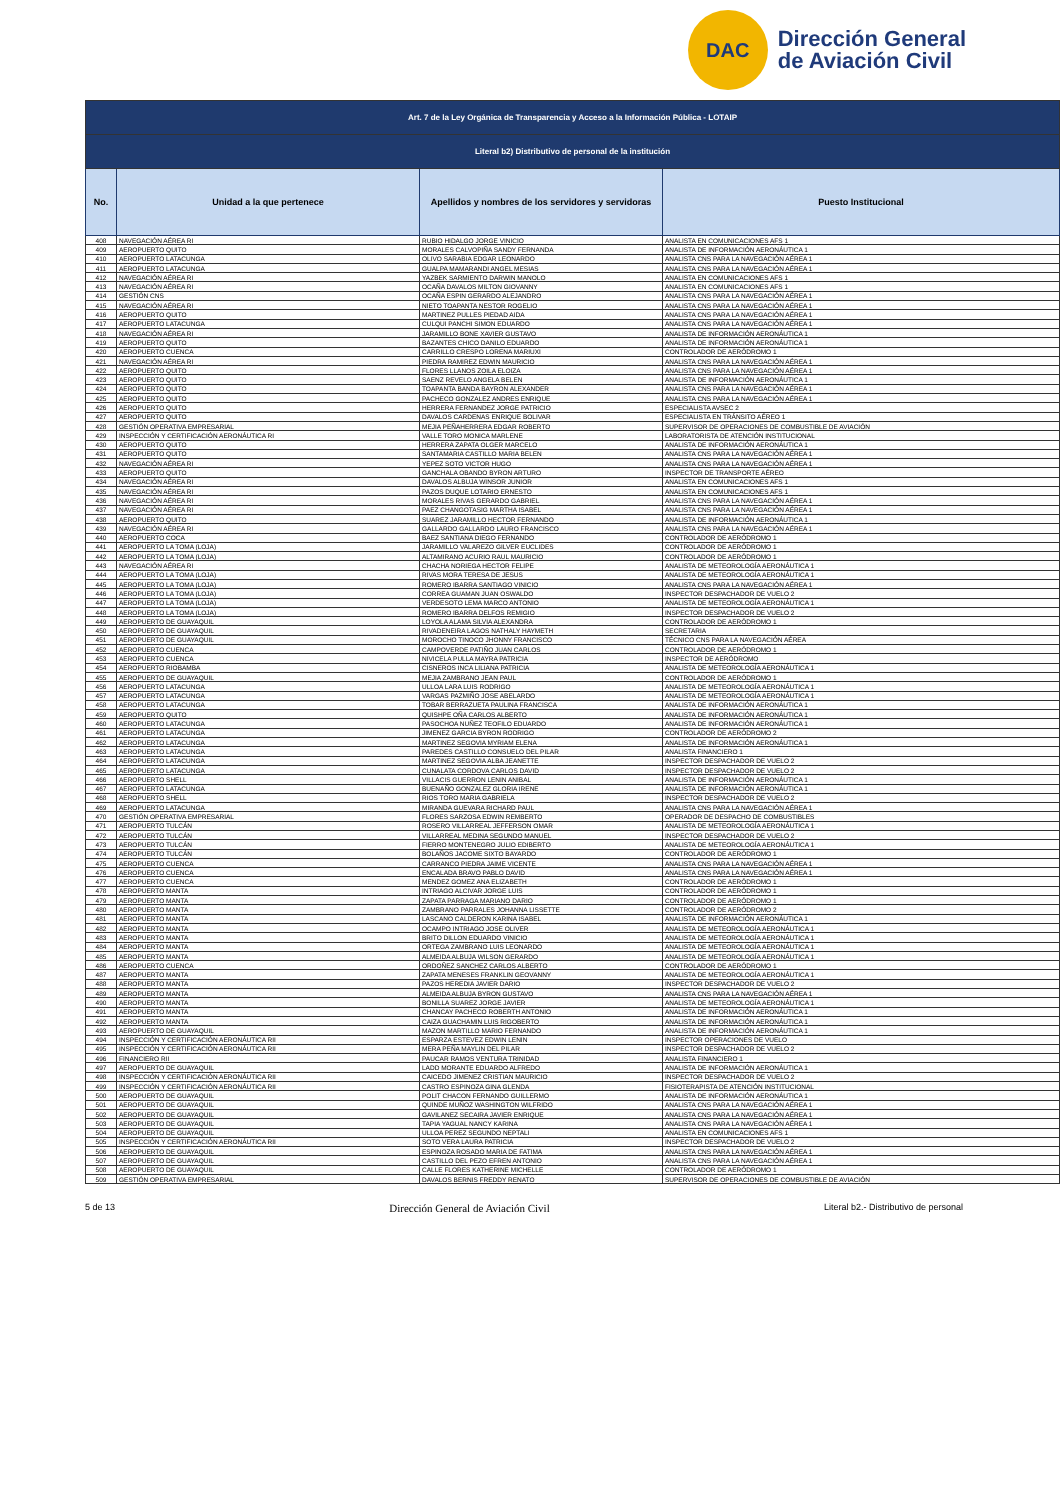DAC
Dirección General
de Aviación Civil
| Art. 7 de la Ley Orgánica de Transparencia y Acceso a la Información Pública - LOTAIP | | | |
| Literal b2) Distributivo de personal de la institución | | | |
| No. | Unidad a la que pertenece | Apellidos y nombres de los servidores y servidoras | Puesto Institucional |
| 408 | NAVEGACIÓN AÉREA RI | RUBIO HIDALGO JORGE VINICIO | ANALISTA EN COMUNICACIONES AFS 1 |
| 409 | AEROPUERTO QUITO | MORALES CALVOPIÑA SANDY FERNANDA | ANALISTA DE INFORMACIÓN AERONÁUTICA 1 |
| 410 | AEROPUERTO LATACUNGA | OLIVO SARABIA EDGAR LEONARDO | ANALISTA CNS PARA LA NAVEGACIÓN AÉREA 1 |
| 411 | AEROPUERTO LATACUNGA | GUALPA MAMARANDI ANGEL MESIAS | ANALISTA CNS PARA LA NAVEGACIÓN AÉREA 1 |
| 412 | NAVEGACIÓN AÉREA RI | YAZBEK SARMIENTO DARWIN MANOLO | ANALISTA EN COMUNICACIONES AFS 1 |
| 413 | NAVEGACIÓN AÉREA RI | OCAÑA DAVALOS MILTON GIOVANNY | ANALISTA EN COMUNICACIONES AFS 1 |
| 414 | GESTIÓN CNS | OCAÑA ESPIN GERARDO ALEJANDRO | ANALISTA CNS PARA LA NAVEGACIÓN AÉREA 1 |
| 415 | NAVEGACIÓN AÉREA RI | NIETO TOAPANTA NESTOR ROGELIO | ANALISTA CNS PARA LA NAVEGACIÓN AÉREA 1 |
| 416 | AEROPUERTO QUITO | MARTINEZ PULLES PIEDAD AIDA | ANALISTA CNS PARA LA NAVEGACIÓN AÉREA 1 |
| 417 | AEROPUERTO LATACUNGA | CULQUI PANCHI SIMON EDUARDO | ANALISTA CNS PARA LA NAVEGACIÓN AÉREA 1 |
| 418 | NAVEGACIÓN AÉREA RI | JARAMILLO BONE XAVIER GUSTAVO | ANALISTA DE INFORMACIÓN AERONÁUTICA 1 |
| 419 | AEROPUERTO QUITO | BAZANTES CHICO DANILO EDUARDO | ANALISTA DE INFORMACIÓN AERONÁUTICA 1 |
| 420 | AEROPUERTO CUENCA | CARRILLO CRESPO LORENA MARIUXI | CONTROLADOR DE AERÓDROMO 1 |
| 421 | NAVEGACIÓN AÉREA RI | PIEDRA RAMIREZ EDWIN MAURICIO | ANALISTA CNS PARA LA NAVEGACIÓN AÉREA 1 |
| 422 | AEROPUERTO QUITO | FLORES LLANOS ZOILA ELOIZA | ANALISTA CNS PARA LA NAVEGACIÓN AÉREA 1 |
| 423 | AEROPUERTO QUITO | SAENZ REVELO ANGELA BELEN | ANALISTA DE INFORMACIÓN AERONÁUTICA 1 |
| 424 | AEROPUERTO QUITO | TOAPANTA BANDA BAYRON ALEXANDER | ANALISTA CNS PARA LA NAVEGACIÓN AÉREA 1 |
| 425 | AEROPUERTO QUITO | PACHECO GONZALEZ ANDRES ENRIQUE | ANALISTA CNS PARA LA NAVEGACIÓN AÉREA 1 |
| 426 | AEROPUERTO QUITO | HERRERA FERNANDEZ JORGE PATRICIO | ESPECIALISTA AVSEC 2 |
| 427 | AEROPUERTO QUITO | DAVALOS CARDENAS ENRIQUE BOLIVAR | ESPECIALISTA EN TRÁNSITO AÉREO 1 |
| 428 | GESTIÓN OPERATIVA EMPRESARIAL | MEJIA PEÑAHERRERA EDGAR ROBERTO | SUPERVISOR DE OPERACIONES DE COMBUSTIBLE DE AVIACIÓN |
| 429 | INSPECCIÓN Y CERTIFICACIÓN AERONÁUTICA RI | VALLE TORO MONICA MARLENE | LABORATORISTA DE ATENCIÓN INSTITUCIONAL |
| 430 | AEROPUERTO QUITO | HERRERA ZAPATA OLGER MARCELO | ANALISTA DE INFORMACIÓN AERONÁUTICA 1 |
| 431 | AEROPUERTO QUITO | SANTAMARIA CASTILLO MARIA BELEN | ANALISTA CNS PARA LA NAVEGACIÓN AÉREA 1 |
| 432 | NAVEGACIÓN AÉREA RI | YEPEZ SOTO VICTOR HUGO | ANALISTA CNS PARA LA NAVEGACIÓN AÉREA 1 |
| 433 | AEROPUERTO QUITO | GANCHALA OBANDO BYRON ARTURO | INSPECTOR DE TRANSPORTE AÉREO |
| 434 | NAVEGACIÓN AÉREA RI | DAVALOS ALBUJA WINSOR JUNIOR | ANALISTA EN COMUNICACIONES AFS 1 |
| 435 | NAVEGACIÓN AÉREA RI | PAZOS DUQUE LOTARIO ERNESTO | ANALISTA EN COMUNICACIONES AFS 1 |
| 436 | NAVEGACIÓN AÉREA RI | MORALES RIVAS GERARDO GABRIEL | ANALISTA CNS PARA LA NAVEGACIÓN AÉREA 1 |
| 437 | NAVEGACIÓN AÉREA RI | PAEZ CHANGOTASIG MARTHA ISABEL | ANALISTA CNS PARA LA NAVEGACIÓN AÉREA 1 |
| 438 | AEROPUERTO QUITO | SUAREZ JARAMILLO HECTOR FERNANDO | ANALISTA DE INFORMACIÓN AERONÁUTICA 1 |
| 439 | NAVEGACIÓN AÉREA RI | GALLARDO GALLARDO LAURO FRANCISCO | ANALISTA CNS PARA LA NAVEGACIÓN AÉREA 1 |
| 440 | AEROPUERTO COCA | BAEZ SANTIANA DIEGO FERNANDO | CONTROLADOR DE AERÓDROMO 1 |
| 441 | AEROPUERTO LA TOMA (LOJA) | JARAMILLO VALAREZO GILVER EUCLIDES | CONTROLADOR DE AERÓDROMO 1 |
| 442 | AEROPUERTO LA TOMA (LOJA) | ALTAMIRANO ACURIO RAUL MAURICIO | CONTROLADOR DE AERÓDROMO 1 |
| 443 | NAVEGACIÓN AÉREA RI | CHACHA NORIEGA HECTOR FELIPE | ANALISTA DE METEOROLOGÍA AERONÁUTICA 1 |
| 444 | AEROPUERTO LA TOMA (LOJA) | RIVAS MORA TERESA DE JESUS | ANALISTA DE METEOROLOGÍA AERONÁUTICA 1 |
| 445 | AEROPUERTO LA TOMA (LOJA) | ROMERO IBARRA SANTIAGO VINICIO | ANALISTA CNS PARA LA NAVEGACIÓN AÉREA 1 |
| 446 | AEROPUERTO LA TOMA (LOJA) | CORREA GUAMAN JUAN OSWALDO | INSPECTOR DESPACHADOR DE VUELO 2 |
| 447 | AEROPUERTO LA TOMA (LOJA) | VERDESOTO LEMA MARCO ANTONIO | ANALISTA DE METEOROLOGÍA AERONÁUTICA 1 |
| 448 | AEROPUERTO LA TOMA (LOJA) | ROMERO IBARRA DELFOS REMIGIO | INSPECTOR DESPACHADOR DE VUELO 2 |
| 449 | AEROPUERTO DE GUAYAQUIL | LOYOLA ALAMA SILVIA ALEXANDRA | CONTROLADOR DE AERÓDROMO 1 |
| 450 | AEROPUERTO DE GUAYAQUIL | RIVADENEIRA LAGOS NATHALY HAYMETH | SECRETARIA |
| 451 | AEROPUERTO DE GUAYAQUIL | MOROCHO TINOCO JHONNY FRANCISCO | TÉCNICO CNS PARA LA NAVEGACIÓN AÉREA |
| 452 | AEROPUERTO CUENCA | CAMPOVERDE PATIÑO JUAN CARLOS | CONTROLADOR DE AERÓDROMO 1 |
| 453 | AEROPUERTO CUENCA | NIVICELA PULLA MAYRA PATRICIA | INSPECTOR DE AERÓDROMO |
| 454 | AEROPUERTO RIOBAMBA | CISNEROS INCA LILIANA PATRICIA | ANALISTA DE METEOROLOGÍA AERONÁUTICA 1 |
| 455 | AEROPUERTO DE GUAYAQUIL | MEJIA ZAMBRANO JEAN PAUL | CONTROLADOR DE AERÓDROMO 1 |
| 456 | AEROPUERTO LATACUNGA | ULLOA LARA LUIS RODRIGO | ANALISTA DE METEOROLOGÍA AERONÁUTICA 1 |
| 457 | AEROPUERTO LATACUNGA | VARGAS PAZMIÑO JOSE ABELARDO | ANALISTA DE METEOROLOGÍA AERONÁUTICA 1 |
| 458 | AEROPUERTO LATACUNGA | TOBAR BERRAZUETA PAULINA FRANCISCA | ANALISTA DE INFORMACIÓN AERONÁUTICA 1 |
| 459 | AEROPUERTO QUITO | QUISHPE OÑA CARLOS ALBERTO | ANALISTA DE INFORMACIÓN AERONÁUTICA 1 |
| 460 | AEROPUERTO LATACUNGA | PASOCHOA NUÑEZ TEOFILO EDUARDO | ANALISTA DE INFORMACIÓN AERONÁUTICA 1 |
| 461 | AEROPUERTO LATACUNGA | JIMENEZ GARCIA BYRON RODRIGO | CONTROLADOR DE AERÓDROMO 2 |
| 462 | AEROPUERTO LATACUNGA | MARTINEZ SEGOVIA MYRIAM ELENA | ANALISTA DE INFORMACIÓN AERONÁUTICA 1 |
| 463 | AEROPUERTO LATACUNGA | PAREDES CASTILLO CONSUELO DEL PILAR | ANALISTA FINANCIERO 1 |
| 464 | AEROPUERTO LATACUNGA | MARTINEZ SEGOVIA ALBA JEANETTE | INSPECTOR DESPACHADOR DE VUELO 2 |
| 465 | AEROPUERTO LATACUNGA | CUNALATA CORDOVA CARLOS DAVID | INSPECTOR DESPACHADOR DE VUELO 2 |
| 466 | AEROPUERTO SHELL | VILLACIS GUERRON LENIN ANIBAL | ANALISTA DE INFORMACIÓN AERONÁUTICA 1 |
| 467 | AEROPUERTO LATACUNGA | BUENAÑO GONZALEZ GLORIA IRENE | ANALISTA DE INFORMACIÓN AERONÁUTICA 1 |
| 468 | AEROPUERTO SHELL | RIOS TORO MARIA GABRIELA | INSPECTOR DESPACHADOR DE VUELO 2 |
| 469 | AEROPUERTO LATACUNGA | MIRANDA GUEVARA RICHARD PAUL | ANALISTA CNS PARA LA NAVEGACIÓN AÉREA 1 |
| 470 | GESTIÓN OPERATIVA EMPRESARIAL | FLORES SARZOSA EDWIN REMBERTO | OPERADOR DE DESPACHO DE COMBUSTIBLES |
| 471 | AEROPUERTO TULCÁN | ROSERO VILLARREAL JEFFERSON OMAR | ANALISTA DE METEOROLOGÍA AERONÁUTICA 1 |
| 472 | AEROPUERTO TULCÁN | VILLARREAL MEDINA SEGUNDO MANUEL | INSPECTOR DESPACHADOR DE VUELO 2 |
| 473 | AEROPUERTO TULCÁN | FIERRO MONTENEGRO JULIO EDIBERTO | ANALISTA DE METEOROLOGÍA AERONÁUTICA 1 |
| 474 | AEROPUERTO TULCÁN | BOLAÑOS JACOME SIXTO BAYARDO | CONTROLADOR DE AERÓDROMO 1 |
| 475 | AEROPUERTO CUENCA | CARRANCO PIEDRA JAIME VICENTE | ANALISTA CNS PARA LA NAVEGACIÓN AÉREA 1 |
| 476 | AEROPUERTO CUENCA | ENCALADA BRAVO PABLO DAVID | ANALISTA CNS PARA LA NAVEGACIÓN AÉREA 1 |
| 477 | AEROPUERTO CUENCA | MENDEZ GOMEZ ANA ELIZABETH | CONTROLADOR DE AERÓDROMO 1 |
| 478 | AEROPUERTO MANTA | INTRIAGO ALCIVAR JORGE LUIS | CONTROLADOR DE AERÓDROMO 1 |
| 479 | AEROPUERTO MANTA | ZAPATA PARRAGA MARIANO DARIO | CONTROLADOR DE AERÓDROMO 1 |
| 480 | AEROPUERTO MANTA | ZAMBRANO PARRALES JOHANNA LISSETTE | CONTROLADOR DE AERÓDROMO 2 |
| 481 | AEROPUERTO MANTA | LASCANO CALDERON KARINA ISABEL | ANALISTA DE INFORMACIÓN AERONÁUTICA 1 |
| 482 | AEROPUERTO MANTA | OCAMPO INTRIAGO JOSE OLIVER | ANALISTA DE METEOROLOGÍA AERONÁUTICA 1 |
| 483 | AEROPUERTO MANTA | BRITO DILLON EDUARDO VINICIO | ANALISTA DE METEOROLOGÍA AERONÁUTICA 1 |
| 484 | AEROPUERTO MANTA | ORTEGA ZAMBRANO LUIS LEONARDO | ANALISTA DE METEOROLOGÍA AERONÁUTICA 1 |
| 485 | AEROPUERTO MANTA | ALMEIDA ALBUJA WILSON GERARDO | ANALISTA DE METEOROLOGÍA AERONÁUTICA 1 |
| 486 | AEROPUERTO CUENCA | ORDOÑEZ SANCHEZ CARLOS ALBERTO | CONTROLADOR DE AERÓDROMO 1 |
| 487 | AEROPUERTO MANTA | ZAPATA MENESES FRANKLIN GEOVANNY | ANALISTA DE METEOROLOGÍA AERONÁUTICA 1 |
| 488 | AEROPUERTO MANTA | PAZOS HEREDIA JAVIER DARIO | INSPECTOR DESPACHADOR DE VUELO 2 |
| 489 | AEROPUERTO MANTA | ALMEIDA ALBUJA BYRON GUSTAVO | ANALISTA CNS PARA LA NAVEGACIÓN AÉREA 1 |
| 490 | AEROPUERTO MANTA | BONILLA SUAREZ JORGE JAVIER | ANALISTA DE METEOROLOGÍA AERONÁUTICA 1 |
| 491 | AEROPUERTO MANTA | CHANCAY PACHECO ROBERTH ANTONIO | ANALISTA DE INFORMACIÓN AERONÁUTICA 1 |
| 492 | AEROPUERTO MANTA | CAIZA GUACHAMIN LUIS RIGOBERTO | ANALISTA DE INFORMACIÓN AERONÁUTICA 1 |
| 493 | AEROPUERTO DE GUAYAQUIL | MAZON MARTILLO MARIO FERNANDO | ANALISTA DE INFORMACIÓN AERONÁUTICA 1 |
| 494 | INSPECCIÓN Y CERTIFICACIÓN AERONÁUTICA RII | ESPARZA ESTEVEZ EDWIN LENIN | INSPECTOR OPERACIONES DE VUELO |
| 495 | INSPECCIÓN Y CERTIFICACIÓN AERONÁUTICA RII | MERA PEÑA MAYLIN DEL PILAR | INSPECTOR DESPACHADOR DE VUELO 2 |
| 496 | FINANCIERO RII | PAUCAR RAMOS VENTURA TRINIDAD | ANALISTA FINANCIERO 1 |
| 497 | AEROPUERTO DE GUAYAQUIL | LADD MORANTE EDUARDO ALFREDO | ANALISTA DE INFORMACIÓN AERONÁUTICA 1 |
| 498 | INSPECCIÓN Y CERTIFICACIÓN AERONÁUTICA RII | CAICEDO JIMENEZ CRISTIAN MAURICIO | INSPECTOR DESPACHADOR DE VUELO 2 |
| 499 | INSPECCIÓN Y CERTIFICACIÓN AERONÁUTICA RII | CASTRO ESPINOZA GINA GLENDA | FISIOTERAPISTA DE ATENCIÓN INSTITUCIONAL |
| 500 | AEROPUERTO DE GUAYAQUIL | POLIT CHACON FERNANDO GUILLERMO | ANALISTA DE INFORMACIÓN AERONÁUTICA 1 |
| 501 | AEROPUERTO DE GUAYAQUIL | QUINDE MUÑOZ WASHINGTON WILFRIDO | ANALISTA CNS PARA LA NAVEGACIÓN AÉREA 1 |
| 502 | AEROPUERTO DE GUAYAQUIL | GAVILANEZ SECAIRA JAVIER ENRIQUE | ANALISTA CNS PARA LA NAVEGACIÓN AÉREA 1 |
| 503 | AEROPUERTO DE GUAYAQUIL | TAPIA YAGUAL NANCY KARINA | ANALISTA CNS PARA LA NAVEGACIÓN AÉREA 1 |
| 504 | AEROPUERTO DE GUAYAQUIL | ULLOA PEREZ SEGUNDO NEPTALI | ANALISTA EN COMUNICACIONES AFS 1 |
| 505 | INSPECCIÓN Y CERTIFICACIÓN AERONÁUTICA RII | SOTO VERA LAURA PATRICIA | INSPECTOR DESPACHADOR DE VUELO 2 |
| 506 | AEROPUERTO DE GUAYAQUIL | ESPINOZA ROSADO MARIA DE FATIMA | ANALISTA CNS PARA LA NAVEGACIÓN AÉREA 1 |
| 507 | AEROPUERTO DE GUAYAQUIL | CASTILLO DEL PEZO EFREN ANTONIO | ANALISTA CNS PARA LA NAVEGACIÓN AÉREA 1 |
| 508 | AEROPUERTO DE GUAYAQUIL | CALLE FLORES KATHERINE MICHELLE | CONTROLADOR DE AERÓDROMO 1 |
| 509 | GESTIÓN OPERATIVA EMPRESARIAL | DAVALOS BERNIS FREDDY RENATO | SUPERVISOR DE OPERACIONES DE COMBUSTIBLE DE AVIACIÓN |
5 de 13 Dirección General de Aviación Civil Literal b2.- Distributivo de personal